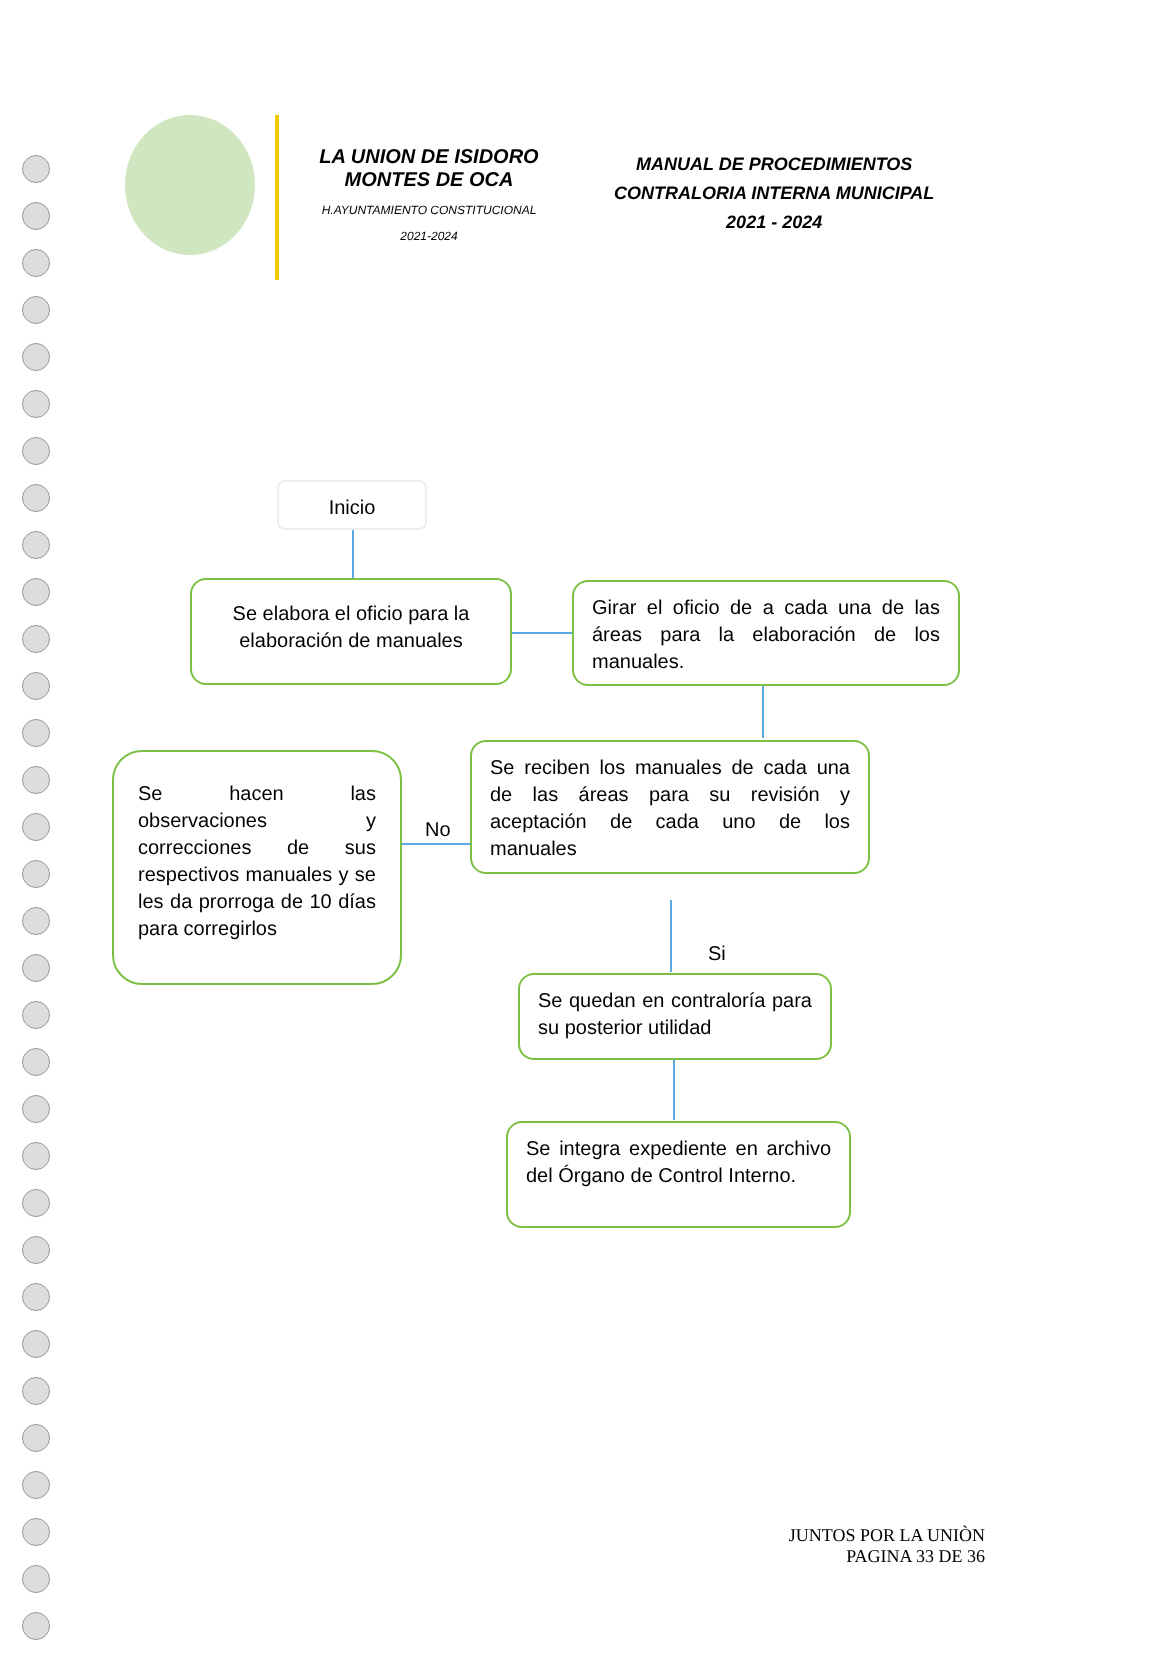LA UNION DE ISIDORO MONTES DE OCA
H.AYUNTAMIENTO CONSTITUCIONAL
2021-2024
MANUAL DE PROCEDIMIENTOS
CONTRALORIA INTERNA MUNICIPAL
2021 - 2024
Inicio
Se elabora el oficio para la elaboración de manuales
Girar el oficio de a cada una de las áreas para la elaboración de los manuales.
Se reciben los manuales de cada una de las áreas para su revisión y aceptación de cada uno de los manuales
No
Se hacen las observaciones y correcciones de sus respectivos manuales y se les da prorroga de 10 días para corregirlos
Si
Se quedan en contraloría para su posterior utilidad
Se integra expediente en archivo del Órgano de Control Interno.
JUNTOS POR LA UNIÒN
PAGINA 33 DE 36